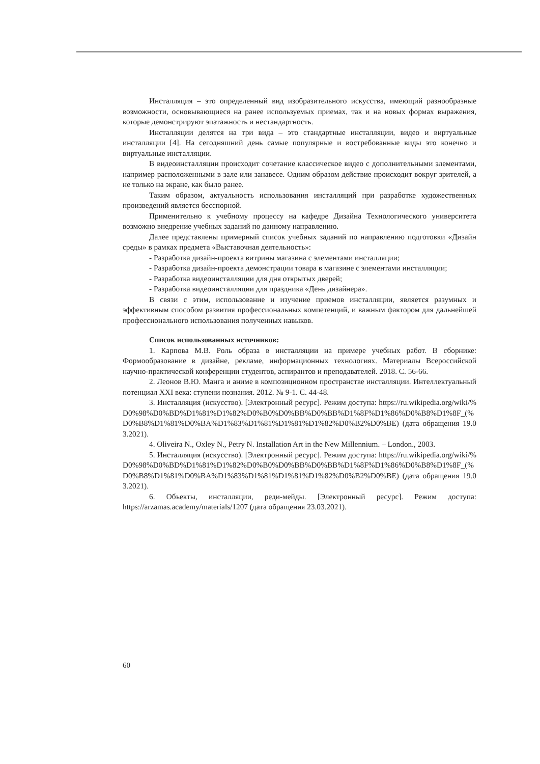Инсталляция – это определенный вид изобразительного искусства, имеющий разнообразные возможности, основывающиеся на ранее используемых приемах, так и на новых формах выражения, которые демонстрируют эпатажность и нестандартность.
Инсталляции делятся на три вида – это стандартные инсталляции, видео и виртуальные инсталляции [4]. На сегодняшний день самые популярные и востребованные виды это конечно и виртуальные инсталляции.
В видеоинсталляции происходит сочетание классическое видео с дополнительными элементами, например расположенными в зале или занавесе. Одним образом действие происходит вокруг зрителей, а не только на экране, как было ранее.
Таким образом, актуальность использования инсталляций при разработке художественных произведений является бесспорной.
Применительно к учебному процессу на кафедре Дизайна Технологического университета возможно внедрение учебных заданий по данному направлению.
Далее представлены примерный список учебных заданий по направлению подготовки «Дизайн среды» в рамках предмета «Выставочная деятельность»:
- Разработка дизайн-проекта витрины магазина с элементами инсталляции;
- Разработка дизайн-проекта демонстрации товара в магазине с элементами инсталляции;
- Разработка видеоинсталляции для дня открытых дверей;
- Разработка видеоинсталляции для праздника «День дизайнера».
В связи с этим, использование и изучение приемов инсталляции, является разумных и эффективным способом развития профессиональных компетенций, и важным фактором для дальнейшей профессионального использования полученных навыков.
Список использованных источников:
1. Карпова М.В. Роль образа в инсталляции на примере учебных работ. В сборнике: Формообразование в дизайне, рекламе, информационных технологиях. Материалы Всероссийской научно-практической конференции студентов, аспирантов и преподавателей. 2018. С. 56-66.
2. Леонов В.Ю. Манга и аниме в композиционном пространстве инсталляции. Интеллектуальный потенциал XXI века: ступени познания. 2012. № 9-1. С. 44-48.
3. Инсталляция (искусство). [Электронный ресурс]. Режим доступа: https://ru.wikipedia.org/wiki/%D0%98%D0%BD%D1%81%D1%82%D0%B0%D0%BB%D0%BB%D1%8F%D1%86%D0%B8%D1%8F_(%D0%B8%D1%81%D0%BA%D1%83%D1%81%D1%81%D1%82%D0%B2%D0%BE) (дата обращения 19.03.2021).
4. Oliveira N., Oxley N., Petry N. Installation Art in the New Millennium. – London., 2003.
5. Инсталляция (искусство). [Электронный ресурс]. Режим доступа: https://ru.wikipedia.org/wiki/%D0%98%D0%BD%D1%81%D1%82%D0%B0%D0%BB%D0%BB%D1%8F%D1%86%D0%B8%D1%8F_(%D0%B8%D1%81%D0%BA%D1%83%D1%81%D1%81%D1%82%D0%B2%D0%BE) (дата обращения 19.03.2021).
6. Объекты, инсталляции, реди-мейды. [Электронный ресурс]. Режим доступа: https://arzamas.academy/materials/1207 (дата обращения 23.03.2021).
60